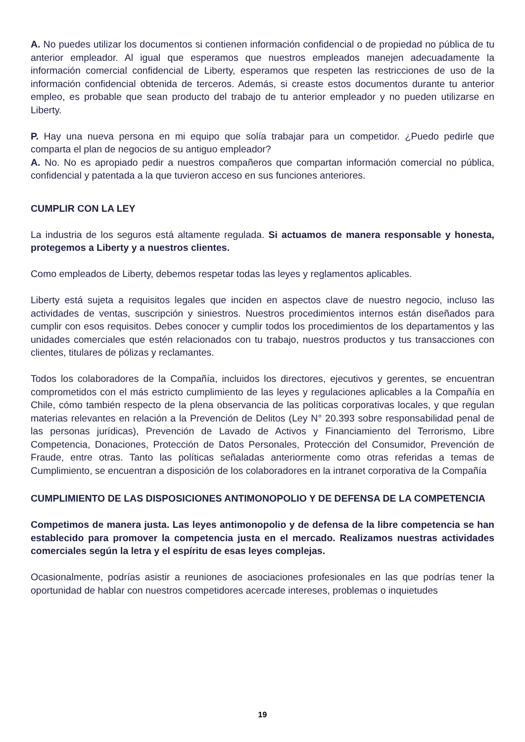A. No puedes utilizar los documentos si contienen información confidencial o de propiedad no pública de tu anterior empleador. Al igual que esperamos que nuestros empleados manejen adecuadamente la información comercial confidencial de Liberty, esperamos que respeten las restricciones de uso de la información confidencial obtenida de terceros. Además, si creaste estos documentos durante tu anterior empleo, es probable que sean producto del trabajo de tu anterior empleador y no pueden utilizarse en Liberty.
P. Hay una nueva persona en mi equipo que solía trabajar para un competidor. ¿Puedo pedirle que comparta el plan de negocios de su antiguo empleador?
A. No. No es apropiado pedir a nuestros compañeros que compartan información comercial no pública, confidencial y patentada a la que tuvieron acceso en sus funciones anteriores.
CUMPLIR CON LA LEY
La industria de los seguros está altamente regulada. Si actuamos de manera responsable y honesta, protegemos a Liberty y a nuestros clientes.
Como empleados de Liberty, debemos respetar todas las leyes y reglamentos aplicables.
Liberty está sujeta a requisitos legales que inciden en aspectos clave de nuestro negocio, incluso las actividades de ventas, suscripción y siniestros. Nuestros procedimientos internos están diseñados para cumplir con esos requisitos. Debes conocer y cumplir todos los procedimientos de los departamentos y las unidades comerciales que estén relacionados con tu trabajo, nuestros productos y tus transacciones con clientes, titulares de pólizas y reclamantes.
Todos los colaboradores de la Compañía, incluidos los directores, ejecutivos y gerentes, se encuentran comprometidos con el más estricto cumplimiento de las leyes y regulaciones aplicables a la Compañía en Chile, cómo también respecto de la plena observancia de las políticas corporativas locales, y que regulan materias relevantes en relación a la Prevención de Delitos (Ley N° 20.393 sobre responsabilidad penal de las personas jurídicas), Prevención de Lavado de Activos y Financiamiento del Terrorismo, Libre Competencia, Donaciones, Protección de Datos Personales, Protección del Consumidor, Prevención de Fraude, entre otras. Tanto las políticas señaladas anteriormente como otras referidas a temas de Cumplimiento, se encuentran a disposición de los colaboradores en la intranet corporativa de la Compañía
CUMPLIMIENTO DE LAS DISPOSICIONES ANTIMONOPOLIO Y DE DEFENSA DE LA COMPETENCIA
Competimos de manera justa. Las leyes antimonopolio y de defensa de la libre competencia se han establecido para promover la competencia justa en el mercado. Realizamos nuestras actividades comerciales según la letra y el espíritu de esas leyes complejas.
Ocasionalmente, podrías asistir a reuniones de asociaciones profesionales en las que podrías tener la oportunidad de hablar con nuestros competidores acercade intereses, problemas o inquietudes
19